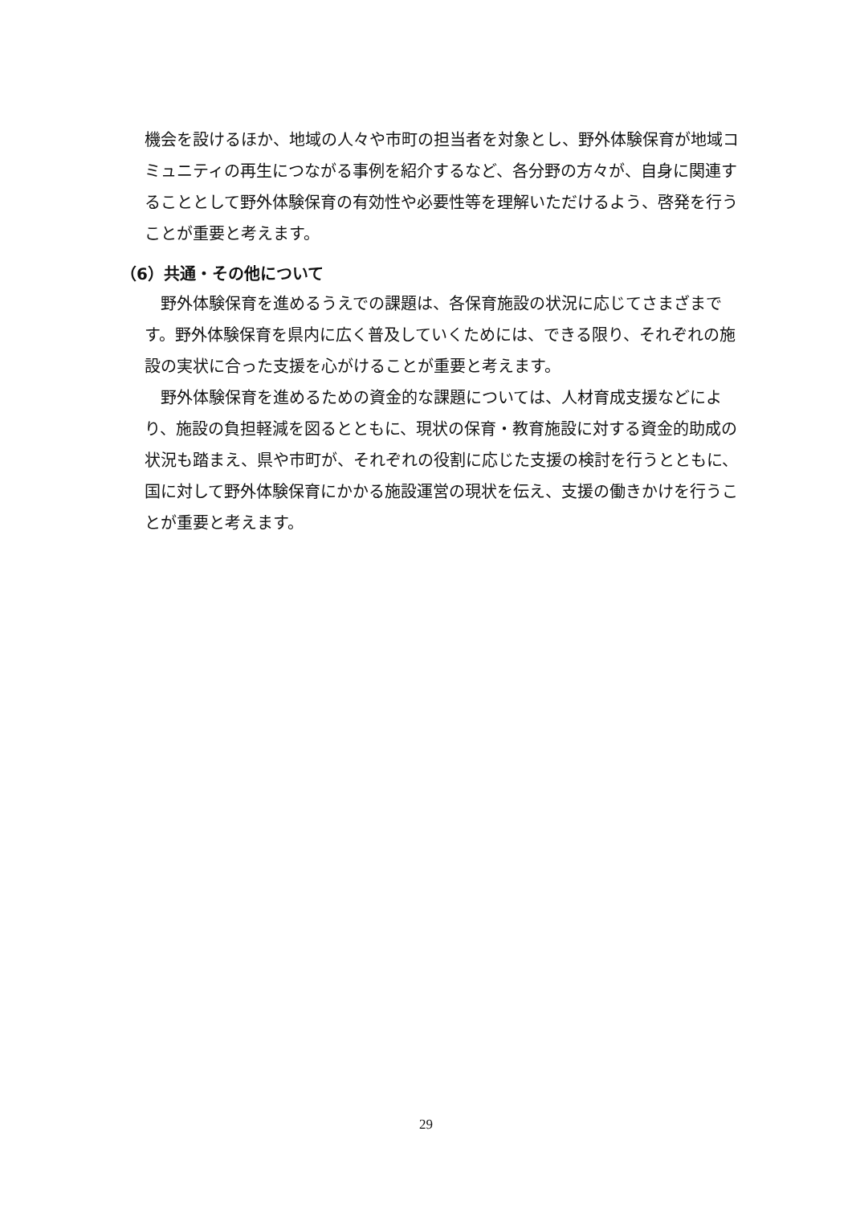機会を設けるほか、地域の人々や市町の担当者を対象とし、野外体験保育が地域コミュニティの再生につながる事例を紹介するなど、各分野の方々が、自身に関連することとして野外体験保育の有効性や必要性等を理解いただけるよう、啓発を行うことが重要と考えます。
（6）共通・その他について
野外体験保育を進めるうえでの課題は、各保育施設の状況に応じてさまざまです。野外体験保育を県内に広く普及していくためには、できる限り、それぞれの施設の実状に合った支援を心がけることが重要と考えます。
野外体験保育を進めるための資金的な課題については、人材育成支援などにより、施設の負担軽減を図るとともに、現状の保育・教育施設に対する資金的助成の状況も踏まえ、県や市町が、それぞれの役割に応じた支援の検討を行うとともに、国に対して野外体験保育にかかる施設運営の現状を伝え、支援の働きかけを行うことが重要と考えます。
29